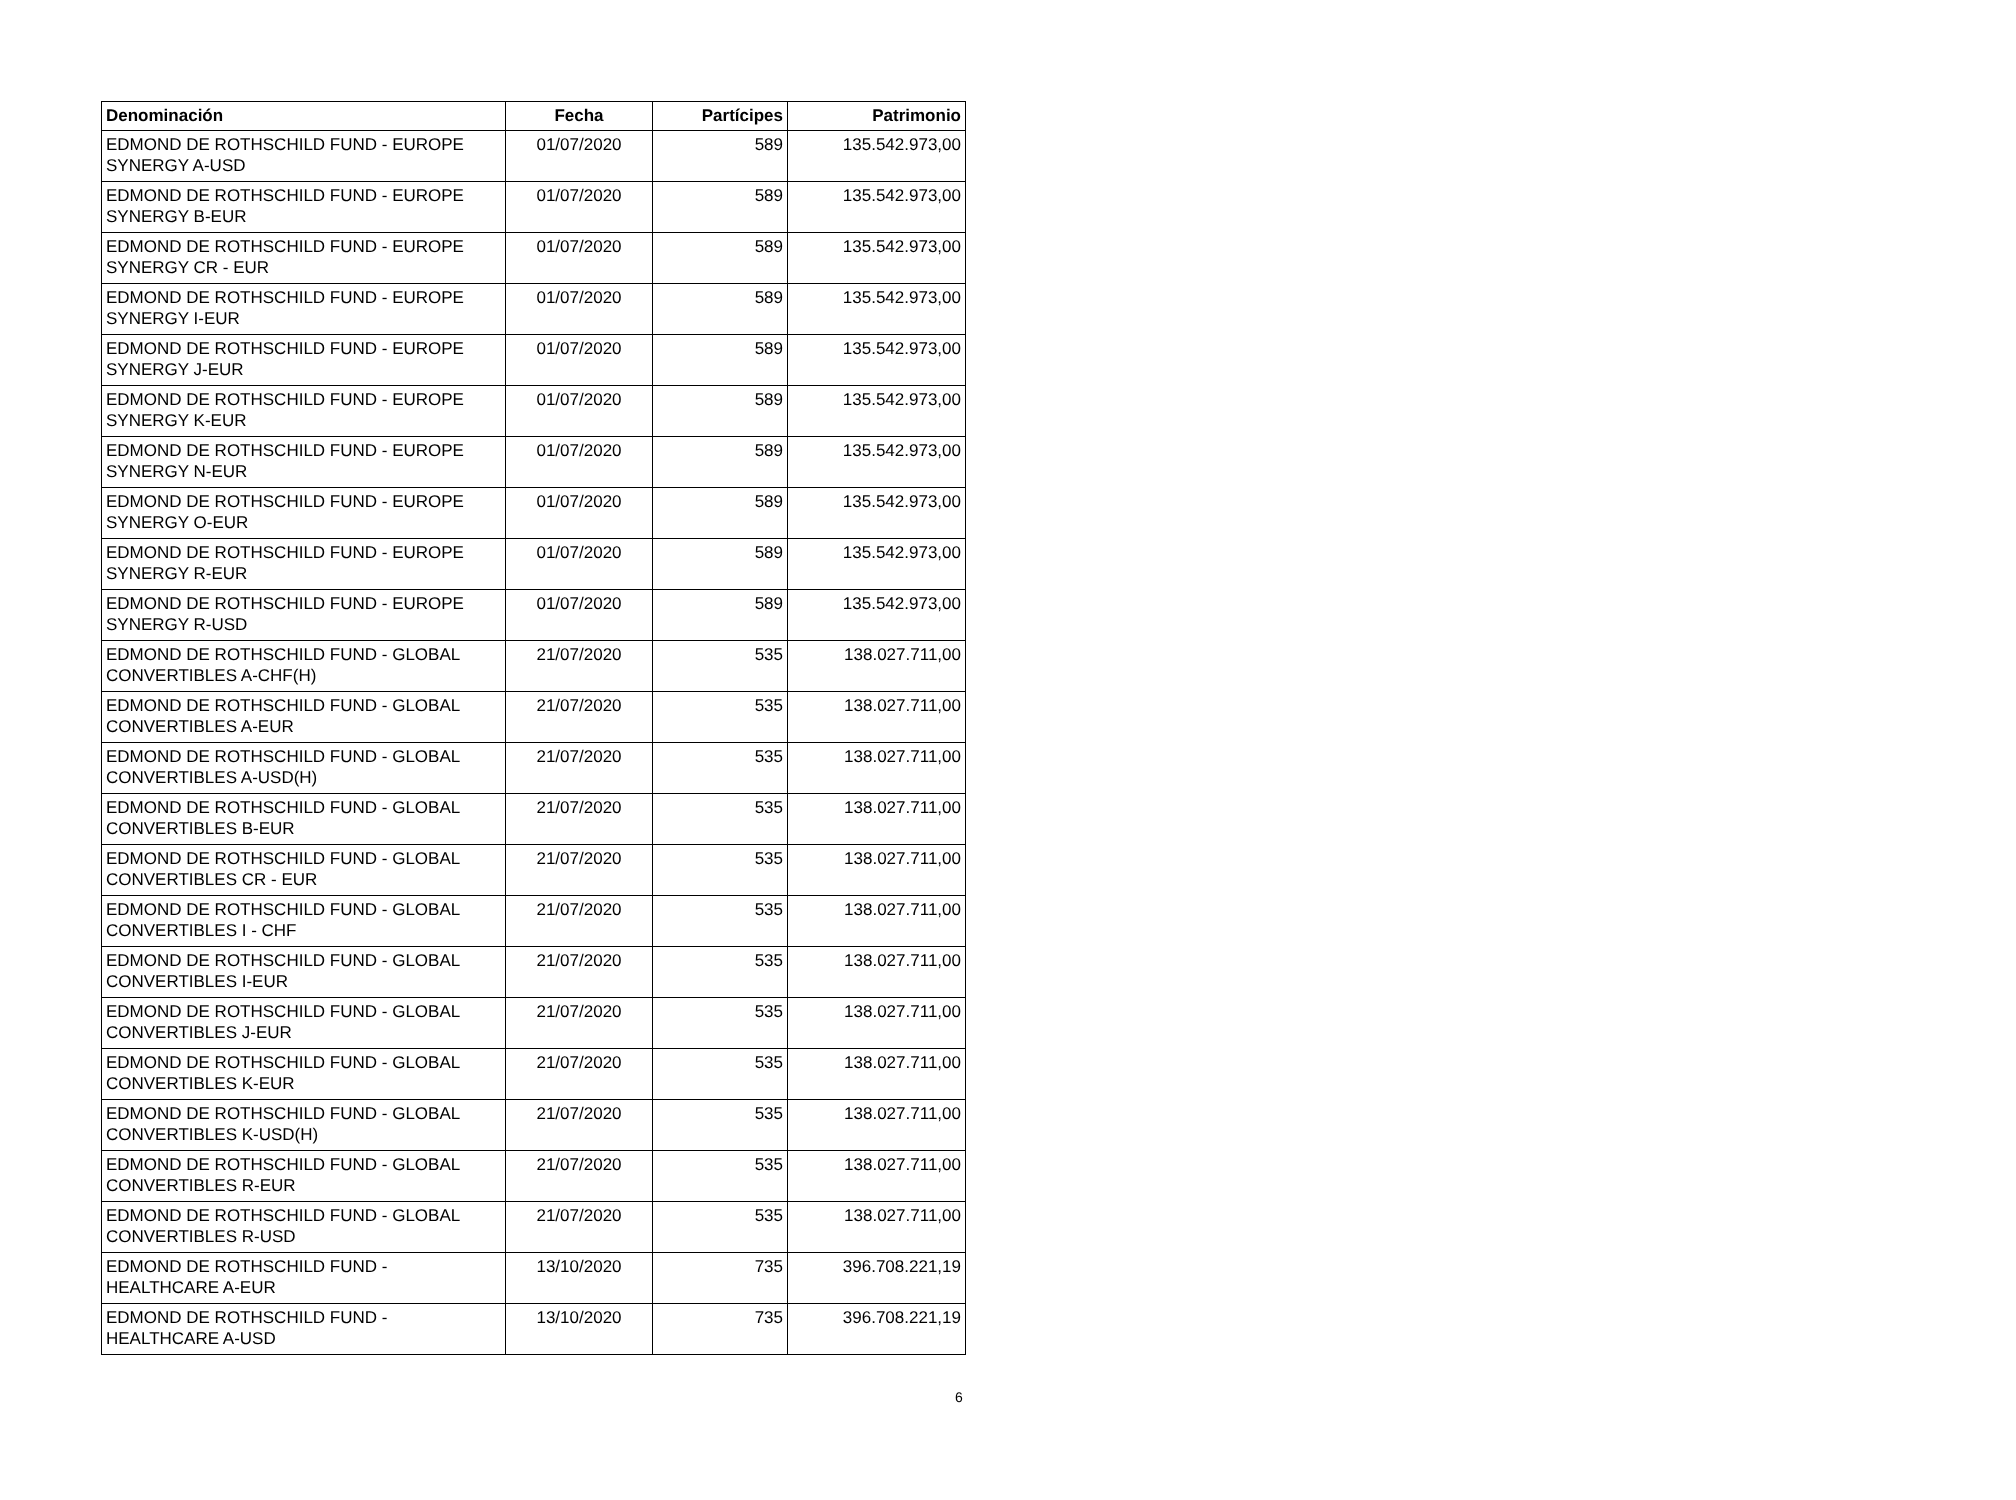| Denominación | Fecha | Partícipes | Patrimonio |
| --- | --- | --- | --- |
| EDMOND DE ROTHSCHILD FUND - EUROPE SYNERGY A-USD | 01/07/2020 | 589 | 135.542.973,00 |
| EDMOND DE ROTHSCHILD FUND - EUROPE SYNERGY B-EUR | 01/07/2020 | 589 | 135.542.973,00 |
| EDMOND DE ROTHSCHILD FUND - EUROPE SYNERGY CR - EUR | 01/07/2020 | 589 | 135.542.973,00 |
| EDMOND DE ROTHSCHILD FUND - EUROPE SYNERGY I-EUR | 01/07/2020 | 589 | 135.542.973,00 |
| EDMOND DE ROTHSCHILD FUND - EUROPE SYNERGY J-EUR | 01/07/2020 | 589 | 135.542.973,00 |
| EDMOND DE ROTHSCHILD FUND - EUROPE SYNERGY K-EUR | 01/07/2020 | 589 | 135.542.973,00 |
| EDMOND DE ROTHSCHILD FUND - EUROPE SYNERGY N-EUR | 01/07/2020 | 589 | 135.542.973,00 |
| EDMOND DE ROTHSCHILD FUND - EUROPE SYNERGY O-EUR | 01/07/2020 | 589 | 135.542.973,00 |
| EDMOND DE ROTHSCHILD FUND - EUROPE SYNERGY R-EUR | 01/07/2020 | 589 | 135.542.973,00 |
| EDMOND DE ROTHSCHILD FUND - EUROPE SYNERGY R-USD | 01/07/2020 | 589 | 135.542.973,00 |
| EDMOND DE ROTHSCHILD FUND - GLOBAL CONVERTIBLES A-CHF(H) | 21/07/2020 | 535 | 138.027.711,00 |
| EDMOND DE ROTHSCHILD FUND - GLOBAL CONVERTIBLES A-EUR | 21/07/2020 | 535 | 138.027.711,00 |
| EDMOND DE ROTHSCHILD FUND - GLOBAL CONVERTIBLES A-USD(H) | 21/07/2020 | 535 | 138.027.711,00 |
| EDMOND DE ROTHSCHILD FUND - GLOBAL CONVERTIBLES B-EUR | 21/07/2020 | 535 | 138.027.711,00 |
| EDMOND DE ROTHSCHILD FUND - GLOBAL CONVERTIBLES CR - EUR | 21/07/2020 | 535 | 138.027.711,00 |
| EDMOND DE ROTHSCHILD FUND - GLOBAL CONVERTIBLES I - CHF | 21/07/2020 | 535 | 138.027.711,00 |
| EDMOND DE ROTHSCHILD FUND - GLOBAL CONVERTIBLES I-EUR | 21/07/2020 | 535 | 138.027.711,00 |
| EDMOND DE ROTHSCHILD FUND - GLOBAL CONVERTIBLES J-EUR | 21/07/2020 | 535 | 138.027.711,00 |
| EDMOND DE ROTHSCHILD FUND - GLOBAL CONVERTIBLES K-EUR | 21/07/2020 | 535 | 138.027.711,00 |
| EDMOND DE ROTHSCHILD FUND - GLOBAL CONVERTIBLES K-USD(H) | 21/07/2020 | 535 | 138.027.711,00 |
| EDMOND DE ROTHSCHILD FUND - GLOBAL CONVERTIBLES R-EUR | 21/07/2020 | 535 | 138.027.711,00 |
| EDMOND DE ROTHSCHILD FUND - GLOBAL CONVERTIBLES R-USD | 21/07/2020 | 535 | 138.027.711,00 |
| EDMOND DE ROTHSCHILD FUND - HEALTHCARE A-EUR | 13/10/2020 | 735 | 396.708.221,19 |
| EDMOND DE ROTHSCHILD FUND - HEALTHCARE A-USD | 13/10/2020 | 735 | 396.708.221,19 |
6